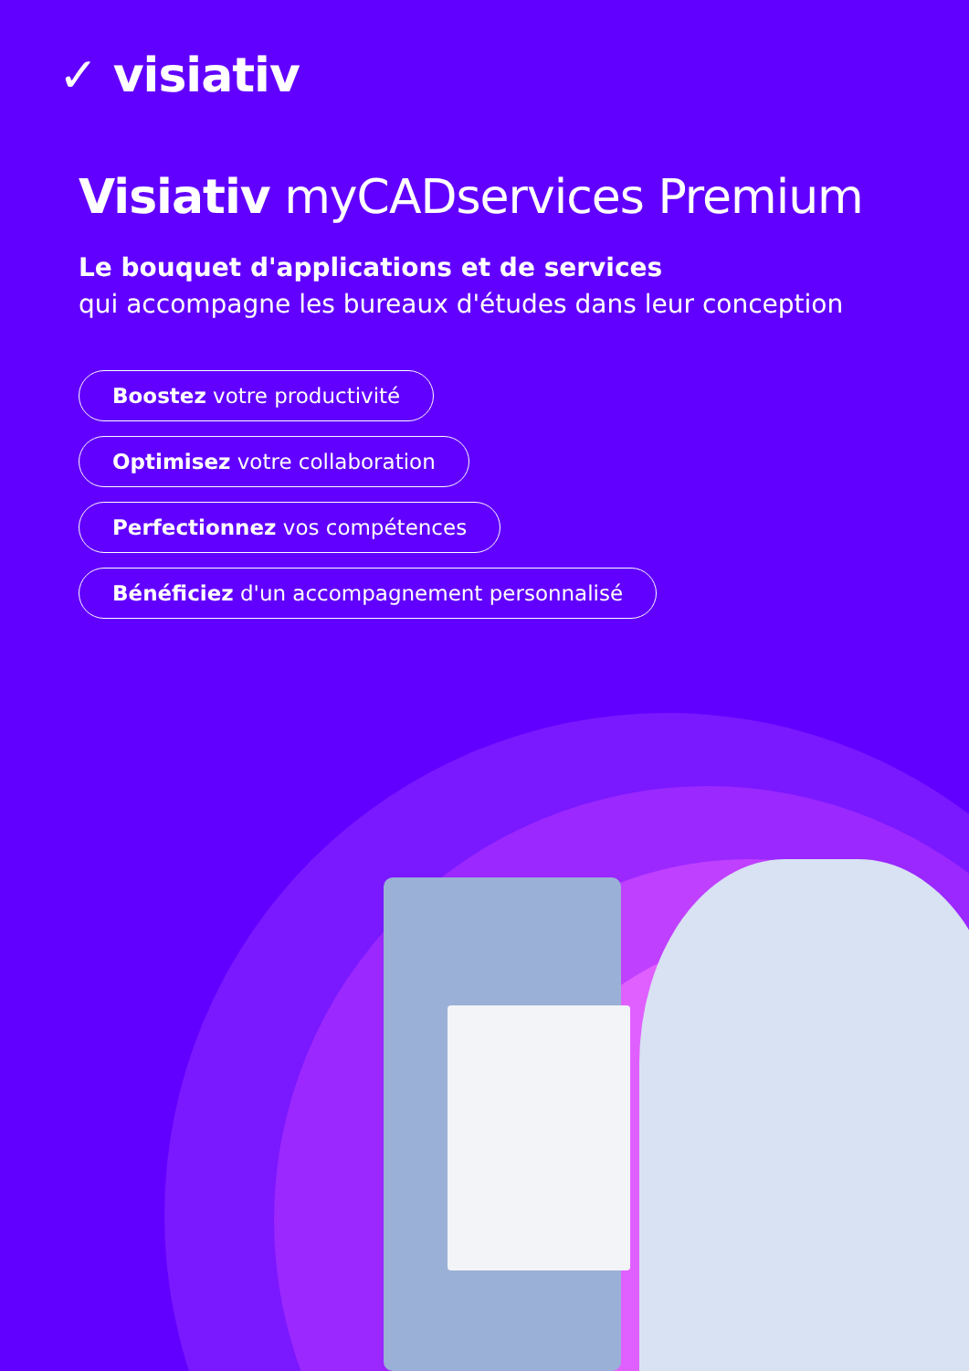✓ visiativ
Visiativ myCADservices Premium
Le bouquet d'applications et de services
qui accompagne les bureaux d'études dans leur conception
Boostez votre productivité
Optimisez votre collaboration
Perfectionnez vos compétences
Bénéficiez d'un accompagnement personnalisé